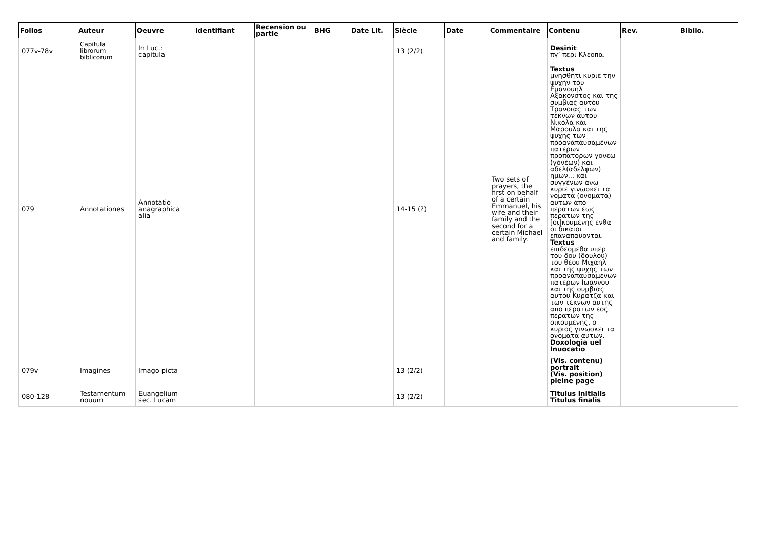| Folios | Auteur | Oeuvre | Identifiant | Recension ou partie | BHG | Date Lit. | Siècle | Date | Commentaire | Contenu | Rev. | Biblio. |
| --- | --- | --- | --- | --- | --- | --- | --- | --- | --- | --- | --- | --- |
| 077v-78v | Capitula librorum biblicorum | In Luc.: capitula | | | | | 13 (2/2) | | | Desinit πγ’ περι Κλεοπα. | | |
| 079 | Annotationes | Annotatio anagraphica alia | | | | | 14-15 (?) | | Two sets of prayers, the first on behalf of a certain Emmanuel, his wife and their family and the second for a certain Michael and family. | Textus μνησθητι κυριε την ψυχην του Εμανουηλ Αξακονστος και της συμβιας αυτου Τρανοιας των τεκνων αυτου Νικολα και Μαρουλα και της ψυχης των προαναπαυσαμενων πατερων προπατορων γονεω (γονεων) και αδελ(αδελφων) ημων... και συγγενων ανω κυριε γινωσκει τα νοματα (ονοματα) αυτων απο περατων εως περατων της [οι]κουμενης ενθα οι δικαιοι επαναπαυονται. Textus επιδεομεθα υπερ του δου (δουλου) του θεου Μιχαηλ και της ψυχης των προαναπαυσαμενων πατερων Ιωαννου και της συμβιας αυτου Κυρατζα και των τεκνων αυτης απο περατων εος περατων της οικουμενης, ο κυριος γινωσκει τα ονοματα αυτων. Doxologia uel Inuocatio | | |
| 079v | Imagines | Imago picta | | | | | 13 (2/2) | | | (Vis. contenu) portrait (Vis. position) pleine page | | |
| 080-128 | Testamentum nouum | Euangelium sec. Lucam | | | | | 13 (2/2) | | | Titulus initialis Titulus finalis | | |